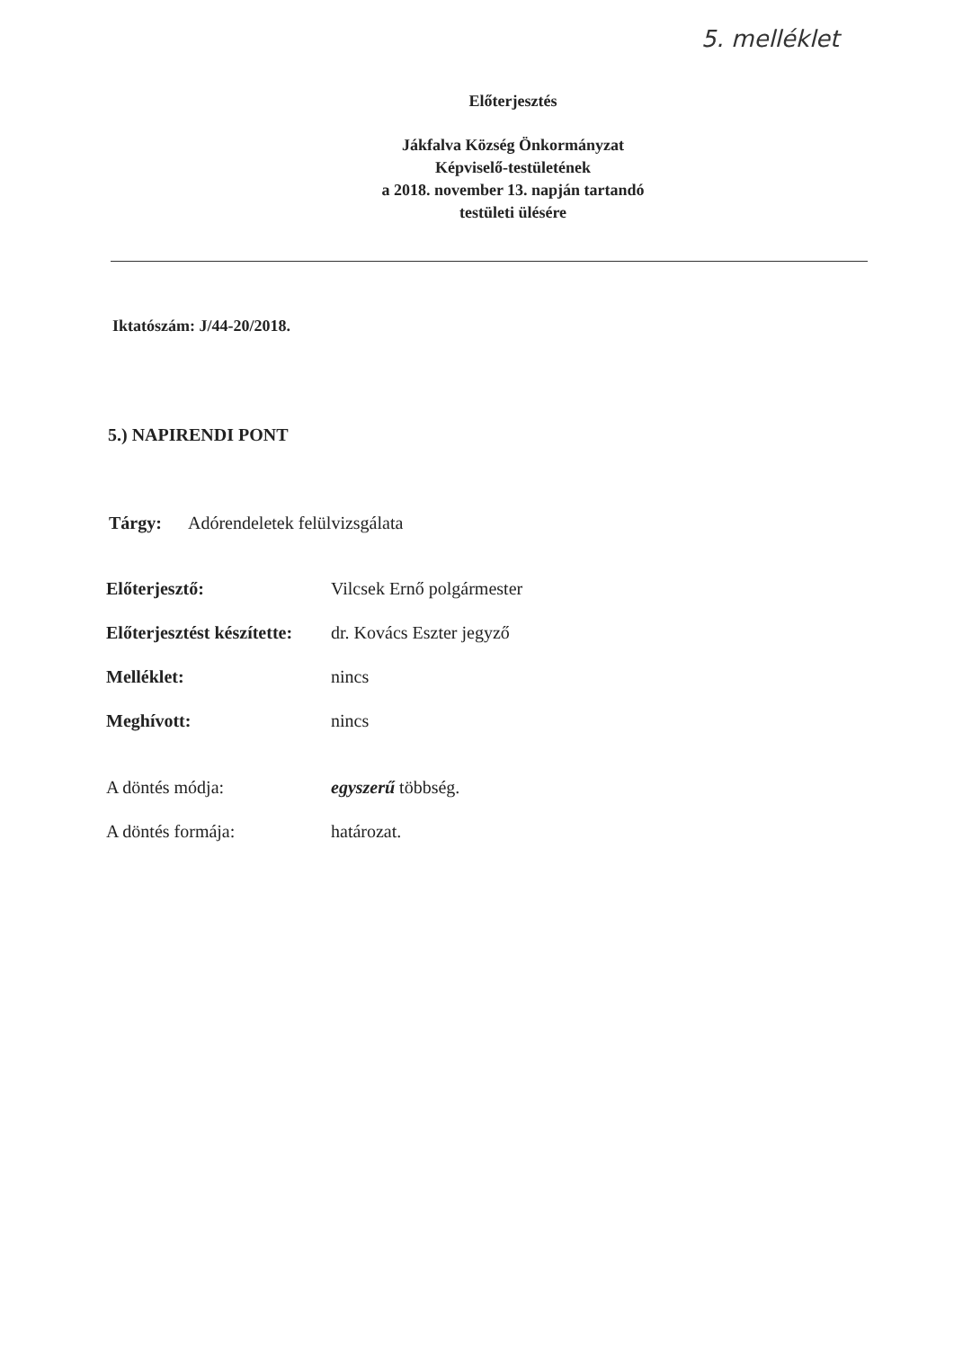5. melléklet
Előterjesztés
Jákfalva Község Önkormányzat
Képviselő-testületének
a 2018. november 13. napján tartandó
testületi ülésére
Iktatószám: J/44-20/2018.
5.) NAPIRENDI PONT
Tárgy: Adórendeletek felülvizsgálata
Előterjesztő: Vilcsek Ernő polgármester
Előterjesztést készítette: dr. Kovács Eszter jegyző
Melléklet: nincs
Meghívott: nincs
A döntés módja: egyszerű többség.
A döntés formája: határozat.